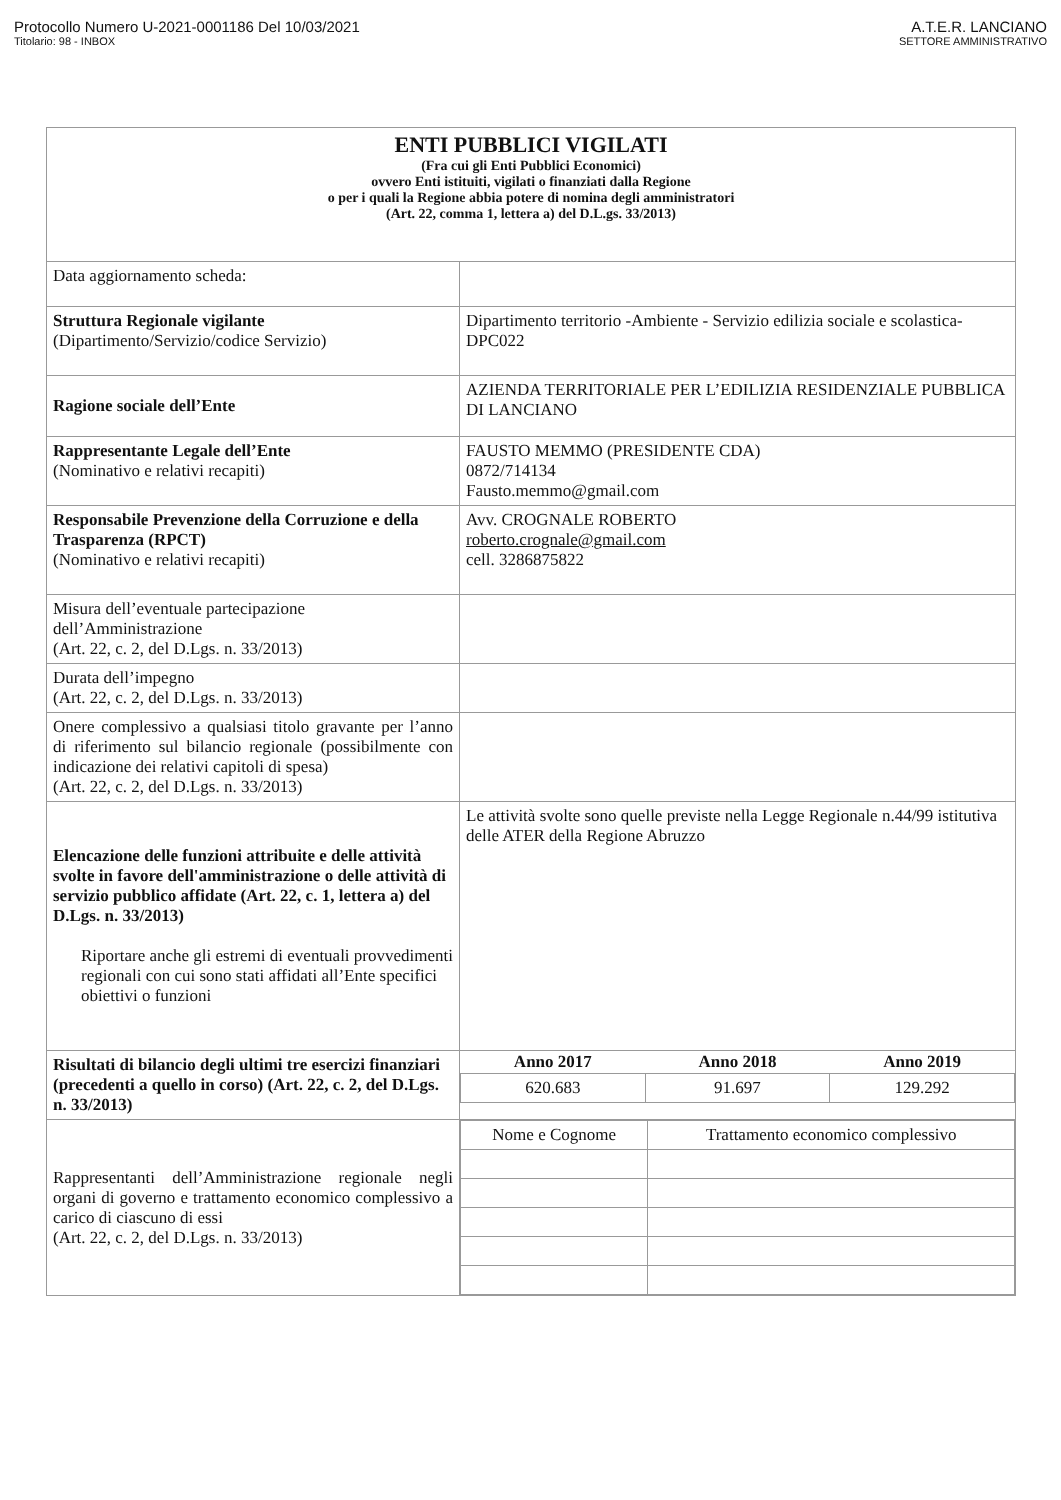Protocollo Numero U-2021-0001186 Del 10/03/2021
Titolario: 98 - INBOX
A.T.E.R. LANCIANO
SETTORE AMMINISTRATIVO
| ENTI PUBBLICI VIGILATI (Fra cui gli Enti Pubblici Economici) ovvero Enti istituiti, vigilati o finanziati dalla Regione o per i quali la Regione abbia potere di nomina degli amministratori (Art. 22, comma 1, lettera a) del D.L.gs. 33/2013) | |
| Data aggiornamento scheda: | |
| Struttura Regionale vigilante (Dipartimento/Servizio/codice Servizio) | Dipartimento territorio -Ambiente - Servizio edilizia sociale e scolastica- DPC022 |
| Ragione sociale dell’Ente | AZIENDA TERRITORIALE PER L’EDILIZIA RESIDENZIALE PUBBLICA DI LANCIANO |
| Rappresentante Legale dell’Ente (Nominativo e relativi recapiti) | FAUSTO MEMMO (PRESIDENTE CDA) 0872/714134 Fausto.memmo@gmail.com |
| Responsabile Prevenzione della Corruzione e della Trasparenza (RPCT) (Nominativo e relativi recapiti) | Avv. CROGNALE ROBERTO roberto.crognale@gmail.com cell. 3286875822 |
| Misura dell’eventuale partecipazione dell’Amministrazione (Art. 22, c. 2, del D.Lgs. n. 33/2013) | |
| Durata dell’impegno (Art. 22, c. 2, del D.Lgs. n. 33/2013) | |
| Onere complessivo a qualsiasi titolo gravante per l’anno di riferimento sul bilancio regionale (possibilmente con indicazione dei relativi capitoli di spesa) (Art. 22, c. 2, del D.Lgs. n. 33/2013) | |
| Elencazione delle funzioni attribuite e delle attività svolte in favore dell'amministrazione o delle attività di servizio pubblico affidate (Art. 22, c. 1, lettera a) del D.Lgs. n. 33/2013) Riportare anche gli estremi di eventuali provvedimenti regionali con cui sono stati affidati all’Ente specifici obiettivi o funzioni | Le attività svolte sono quelle previste nella Legge Regionale n.44/99 istitutiva delle ATER della Regione Abruzzo |
| Risultati di bilancio degli ultimi tre esercizi finanziari (precedenti a quello in corso) (Art. 22, c. 2, del D.Lgs. n. 33/2013) | / Anno 2017 / Anno 2018 / Anno 2019 / / --- / --- / --- / / 620.683 / 91.697 / 129.292 / |
| Rappresentanti dell’Amministrazione regionale negli organi di governo e trattamento economico complessivo a carico di ciascuno di essi (Art. 22, c. 2, del D.Lgs. n. 33/2013) | / Nome e Cognome / Trattamento economico complessivo / |